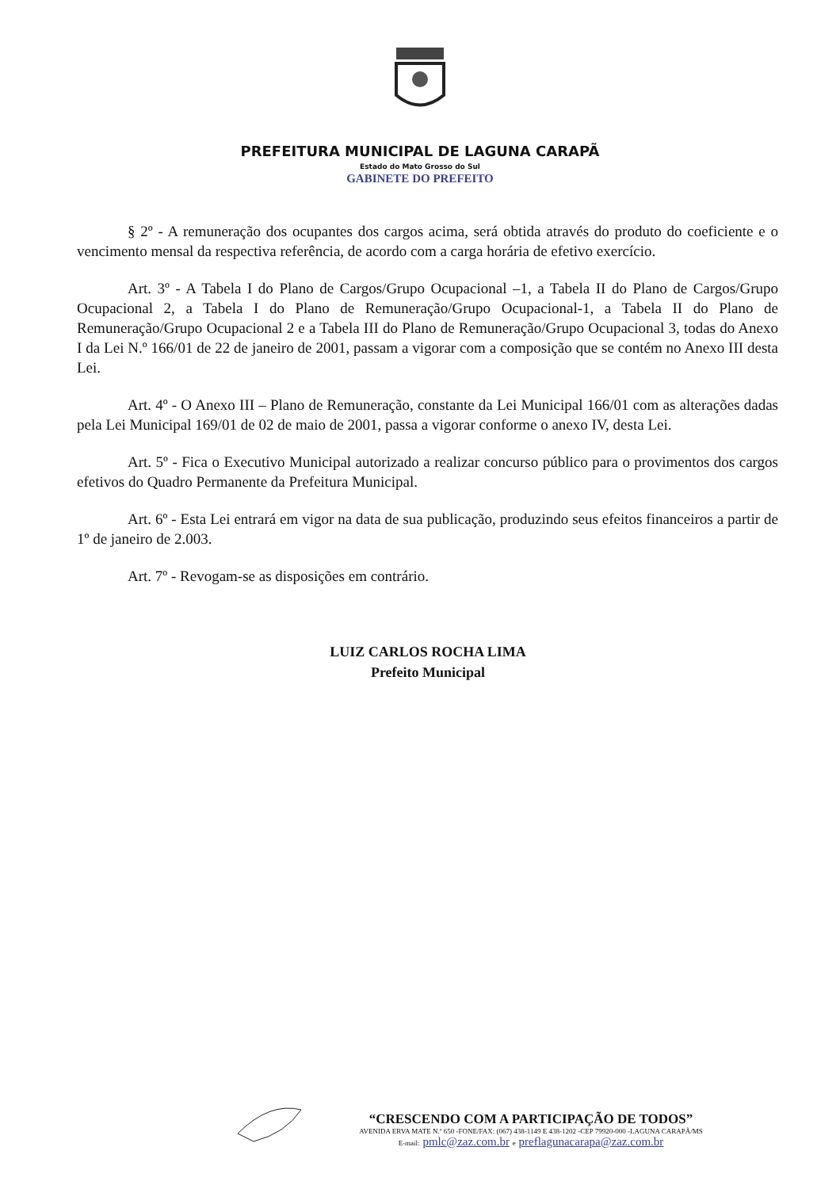PREFEITURA MUNICIPAL DE LAGUNA CARAPÃ
Estado do Mato Grosso do Sul
GABINETE DO PREFEITO
§ 2º - A remuneração dos ocupantes dos cargos acima, será obtida através do produto do coeficiente e o vencimento mensal da respectiva referência, de acordo com a carga horária de efetivo exercício.
Art. 3º - A Tabela I do Plano de Cargos/Grupo Ocupacional –1, a Tabela II do Plano de Cargos/Grupo Ocupacional 2, a Tabela I do Plano de Remuneração/Grupo Ocupacional-1, a Tabela II do Plano de Remuneração/Grupo Ocupacional 2 e a Tabela III do Plano de Remuneração/Grupo Ocupacional 3, todas do Anexo I da Lei N.º 166/01 de 22 de janeiro de 2001, passam a vigorar com a composição que se contém no Anexo III desta Lei.
Art. 4º - O Anexo III – Plano de Remuneração, constante da Lei Municipal 166/01 com as alterações dadas pela Lei Municipal 169/01 de 02 de maio de 2001, passa a vigorar conforme o anexo IV, desta Lei.
Art. 5º - Fica o Executivo Municipal autorizado a realizar concurso público para o provimentos dos cargos efetivos do Quadro Permanente da Prefeitura Municipal.
Art. 6º - Esta Lei entrará em vigor na data de sua publicação, produzindo seus efeitos financeiros a partir de 1º de janeiro de 2.003.
Art. 7º - Revogam-se as disposições em contrário.
LUIZ CARLOS ROCHA LIMA
Prefeito Municipal
“CRESCENDO COM A PARTICIPAÇÃO DE TODOS”
AVENIDA ERVA MATE N.º 650 -FONE/FAX: (067) 438-1149 E 438-1202 -CEP 79920-000 -LAGUNA CARAPÃ/MS
E-mail: pmlc@zaz.com.br e preflagunacarapa@zaz.com.br